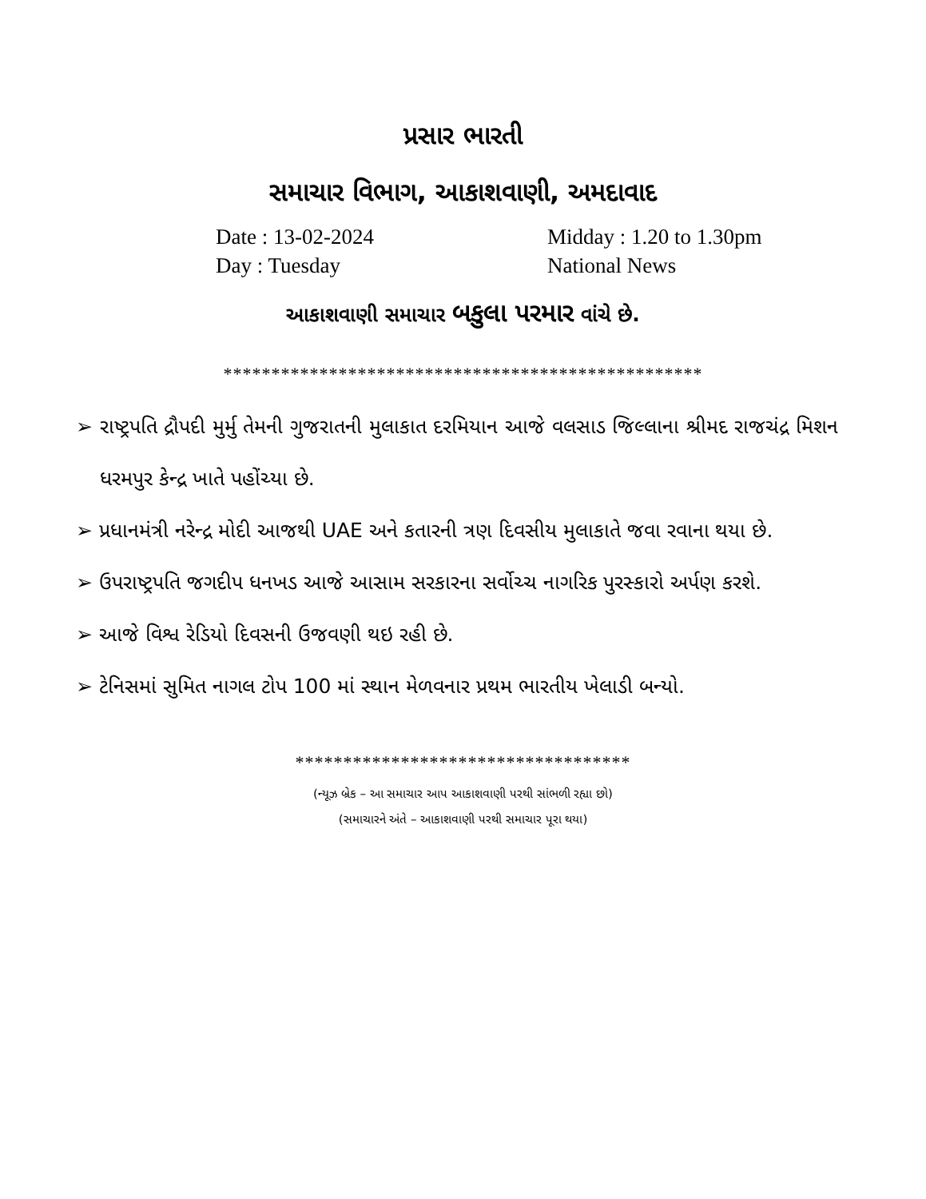પ્રસાર ભારતી
સમાચાર વિભાગ, આકાશવાણી, અમદાવાદ
Date : 13-02-2024
Midday : 1.20 to 1.30pm
Day : Tuesday
National News
આકાશવાણી સમાચાર બકુલા પરમાર વાંચે છે.
**************************************************
➢ રાષ્ટ્રપતિ દ્રૌપદી મુર્મુ તેમની ગુજરાતની મુલાકાત દરમિયાન આજે વલસાડ જિલ્લાના શ્રીમદ રાજચંદ્ર મિશન ધરમપુર કેન્દ્ર ખાતે પહોંચ્યા છે.
➢ પ્રધાનમંત્રી નરેન્દ્ર મોદી આજથી UAE અને કતારની ત્રણ દિવસીય મુલાકાતે જવા રવાના થયા છે.
➢ ઉપરાષ્ટ્રપતિ જગદીપ ધનખડ આજે આસામ સરકારના સર્વોચ્ચ નાગરિક પુરસ્કારો અર્પણ કરશે.
➢ આજે વિશ્વ રેડિયો દિવસની ઉજવણી થઇ રહી છે.
➢ ટેનિસમાં સુમિત નાગલ ટોપ 100 માં સ્થાન મેળવનાર પ્રથમ ભારતીય ખેલાડી બન્યો.
***********************************
(ન્યૂઝ બ્રેક – આ સમાચાર આપ આકાશવાણી પરથી સાંભળી રહ્યા છો)
(સમાચારને અંતે – આકાશવાણી પરથી સમાચાર પૂરા થયા)